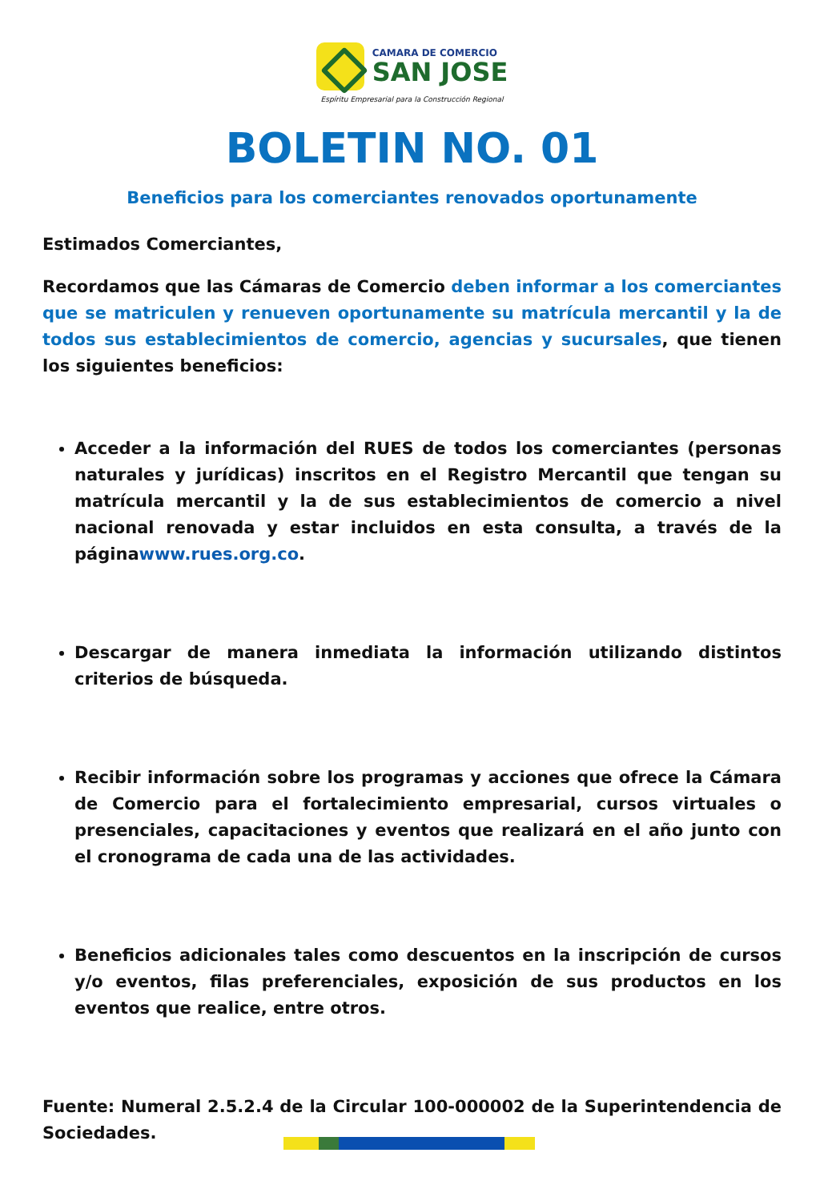CAMARA DE COMERCIO
SAN JOSE
Espíritu Empresarial para la Construcción Regional
BOLETIN NO. 01
Beneficios para los comerciantes renovados oportunamente
Estimados Comerciantes,
Recordamos que las Cámaras de Comercio deben informar a los comerciantes que se matriculen y renueven oportunamente su matrícula mercantil y la de todos sus establecimientos de comercio, agencias y sucursales, que tienen los siguientes beneficios:
Acceder a la información del RUES de todos los comerciantes (personas naturales y jurídicas) inscritos en el Registro Mercantil que tengan su matrícula mercantil y la de sus establecimientos de comercio a nivel nacional renovada y estar incluidos en esta consulta, a través de la páginawww.rues.org.co.
Descargar de manera inmediata la información utilizando distintos criterios de búsqueda.
Recibir información sobre los programas y acciones que ofrece la Cámara de Comercio para el fortalecimiento empresarial, cursos virtuales o presenciales, capacitaciones y eventos que realizará en el año junto con el cronograma de cada una de las actividades.
Beneficios adicionales tales como descuentos en la inscripción de cursos y/o eventos, filas preferenciales, exposición de sus productos en los eventos que realice, entre otros.
Fuente: Numeral 2.5.2.4 de la Circular 100-000002 de la Superintendencia de Sociedades.